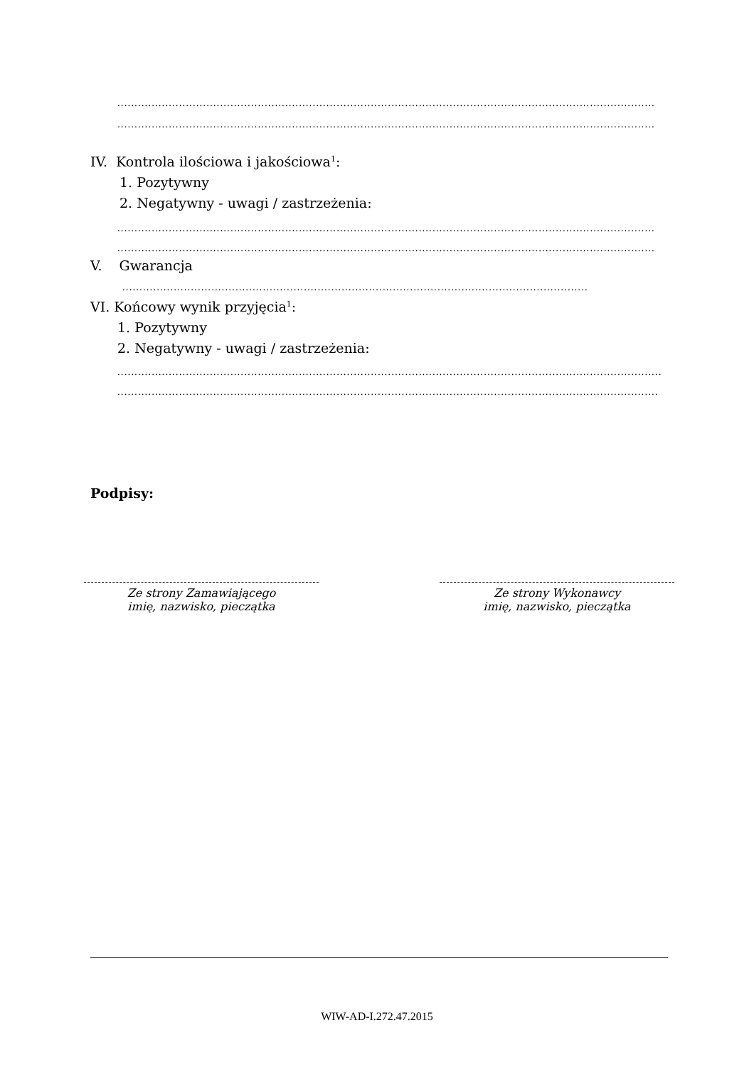...........................................................................................................................................................................................
...........................................................................................................................................................................................
IV. Kontrola ilościowa i jakościowa<sup>1</sup>:
1. Pozytywny
2. Negatywny - uwagi / zastrzeżenia:
...........................................................................................................................................................................................
...........................................................................................................................................................................................
V. Gwarancja
...........................................................................................................................................................................................
VI. Końcowy wynik przyjęcia<sup>1</sup>:
1. Pozytywny
2. Negatywny - uwagi / zastrzeżenia:
...........................................................................................................................................................................................
...........................................................................................................................................................................................
Podpisy:
Ze strony Zamawiającego
imię, nazwisko, pieczątka
Ze strony Wykonawcy
imię, nazwisko, pieczątka
WIW-AD-I.272.47.2015